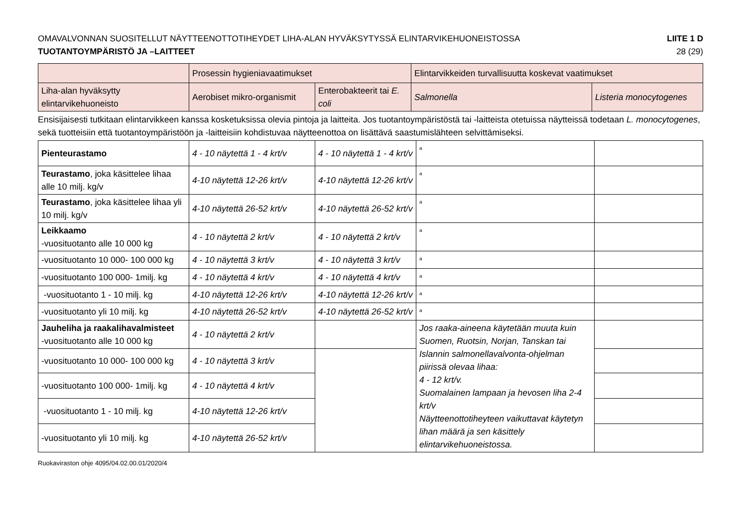OMAVALVONNAN SUOSITELLUT NÄYTTEENOTTOTIHEYDET LIHA-ALAN HYVÄKSYTYSSÄ ELINTARVIKEHUONEISTOSSA LIITE 1 D
TUOTANTOYMPÄRISTÖ JA –LAITTEET 28 (29)
| | Prosessin hygieniavaatimukset | | Elintarvikkeiden turvallisuutta koskevat vaatimukset | |
| Liha-alan hyväksytty elintarvikehuoneisto | Aerobiset mikro-organismit | Enterobakteerit tai E. coli | Salmonella | Listeria monocytogenes |
Ensisijaisesti tutkitaan elintarvikkeen kanssa kosketuksissa olevia pintoja ja laitteita. Jos tuotantoympäristöstä tai -laitteista otetuissa näytteissä todetaan L. monocytogenes, sekä tuotteisiin että tuotantoympäristöön ja -laitteisiin kohdistuvaa näytteenottoa on lisättävä saastumislähteen selvittämiseksi.
| Pienteurastamo | 4 - 10 näytettä 1 - 4 krt/v | 4 - 10 näytettä 1 - 4 krt/v | <sup>a</sup> | |
| Teurastamo , joka käsittelee lihaa alle 10 milj. kg/v | 4-10 näytettä 12-26 krt/v | 4-10 näytettä 12-26 krt/v | <sup>a</sup> | |
| Teurastamo , joka käsittelee lihaa yli 10 milj. kg/v | 4-10 näytettä 26-52 krt/v | 4-10 näytettä 26-52 krt/v | <sup>a</sup> | |
| Leikkaamo -vuosituotanto alle 10 000 kg | 4 - 10 näytettä 2 krt/v | 4 - 10 näytettä 2 krt/v | <sup>a</sup> | |
| -vuosituotanto 10 000- 100 000 kg | 4 - 10 näytettä 3 krt/v | 4 - 10 näytettä 3 krt/v | <sup>a</sup> | |
| -vuosituotanto 100 000- 1milj. kg | 4 - 10 näytettä 4 krt/v | 4 - 10 näytettä 4 krt/v | <sup>a</sup> | |
| -vuosituotanto 1 - 10 milj. kg | 4-10 näytettä 12-26 krt/v | 4-10 näytettä 12-26 krt/v | <sup>a</sup> | |
| -vuosituotanto yli 10 milj. kg | 4-10 näytettä 26-52 krt/v | 4-10 näytettä 26-52 krt/v | <sup>a</sup> | |
| Jauheliha ja raakalihavalmisteet -vuosituotanto alle 10 000 kg | 4 - 10 näytettä 2 krt/v | | Jos raaka-aineena käytetään muuta kuin Suomen, Ruotsin, Norjan, Tanskan tai Islannin salmonellavalvonta-ohjelman piirissä olevaa lihaa: 4 - 12 krt/v. Suomalainen lampaan ja hevosen liha 2-4 krt/v Näytteenottotiheyteen vaikuttavat käytetyn lihan määrä ja sen käsittely elintarvikehuoneistossa. | |
| -vuosituotanto 10 000- 100 000 kg | 4 - 10 näytettä 3 krt/v | | | |
| -vuosituotanto 100 000- 1milj. kg | 4 - 10 näytettä 4 krt/v | | | |
| -vuosituotanto 1 - 10 milj. kg | 4-10 näytettä 12-26 krt/v | | | |
| -vuosituotanto yli 10 milj. kg | 4-10 näytettä 26-52 krt/v | | | |
Ruokaviraston ohje 4095/04.02.00.01/2020/4